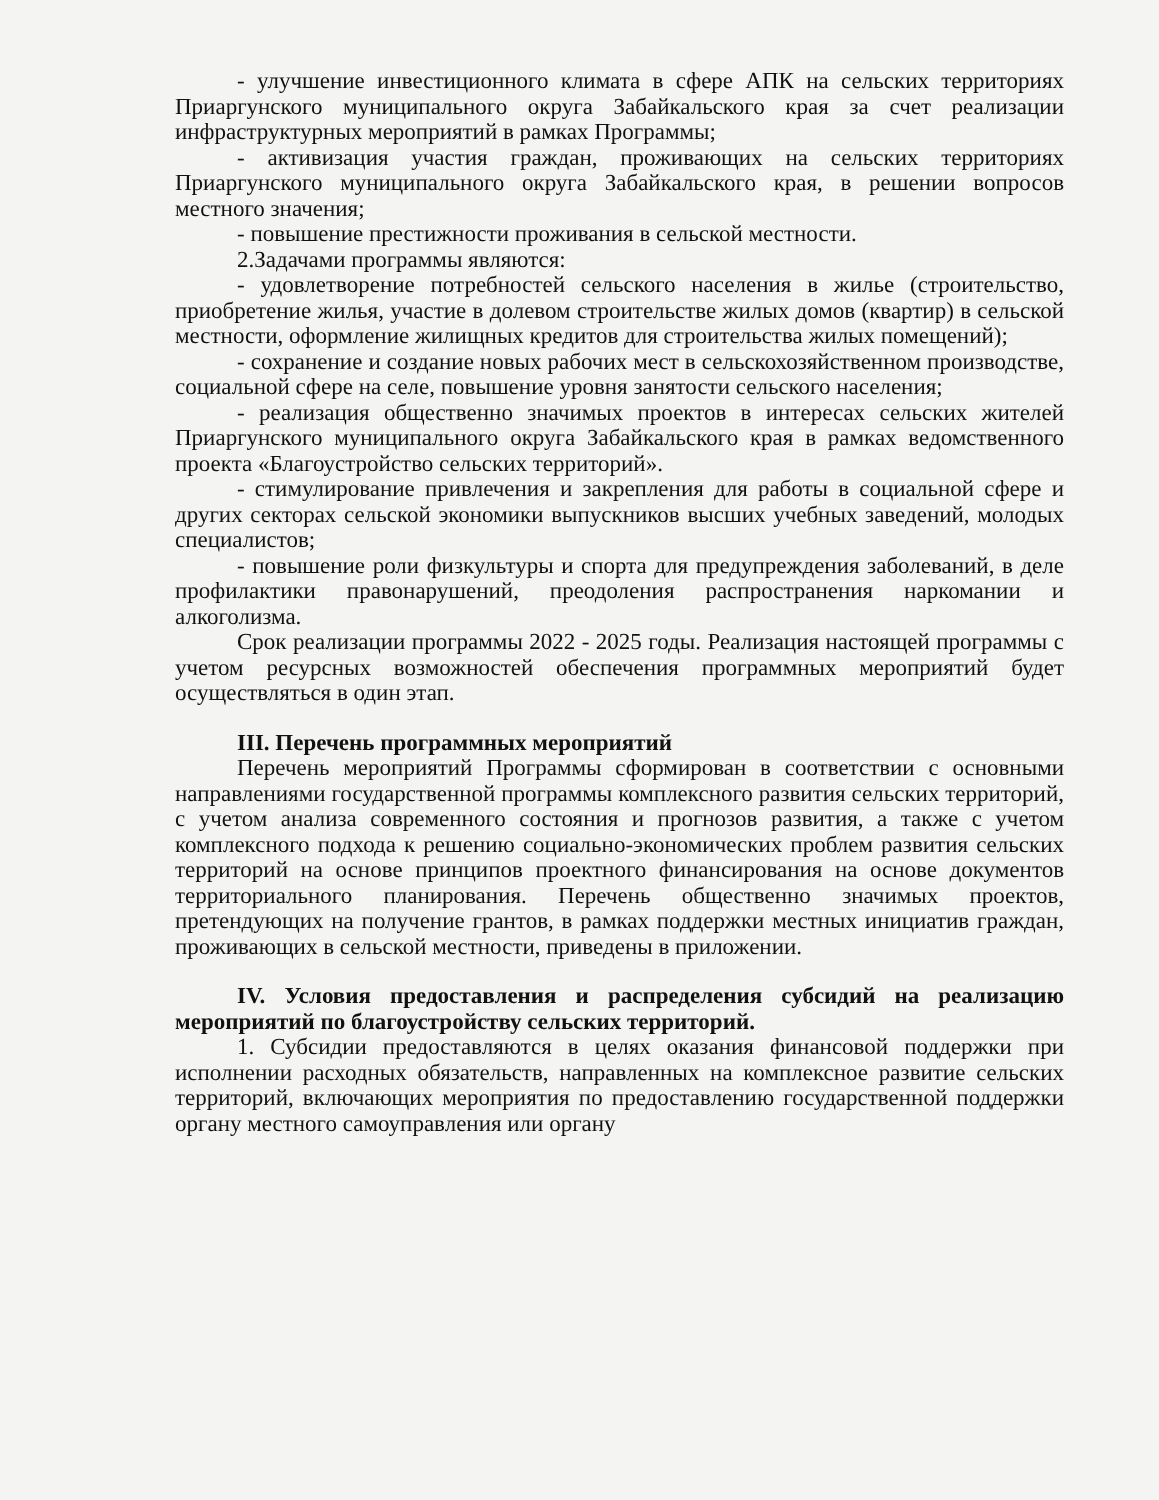- улучшение инвестиционного климата в сфере АПК на сельских территориях Приаргунского муниципального округа Забайкальского края за счет реализации инфраструктурных мероприятий в рамках Программы;
- активизация участия граждан, проживающих на сельских территориях Приаргунского муниципального округа Забайкальского края, в решении вопросов местного значения;
- повышение престижности проживания в сельской местности.
2.Задачами программы являются:
- удовлетворение потребностей сельского населения в жилье (строительство, приобретение жилья, участие в долевом строительстве жилых домов (квартир) в сельской местности, оформление жилищных кредитов для строительства жилых помещений);
- сохранение и создание новых рабочих мест в сельскохозяйственном производстве, социальной сфере на селе, повышение уровня занятости сельского населения;
- реализация общественно значимых проектов в интересах сельских жителей Приаргунского муниципального округа Забайкальского края в рамках ведомственного проекта «Благоустройство сельских территорий».
- стимулирование привлечения и закрепления для работы в социальной сфере и других секторах сельской экономики выпускников высших учебных заведений, молодых специалистов;
- повышение роли физкультуры и спорта для предупреждения заболеваний, в деле профилактики правонарушений, преодоления распространения наркомании и алкоголизма.
Срок реализации программы 2022 - 2025 годы. Реализация настоящей программы с учетом ресурсных возможностей обеспечения программных мероприятий будет осуществляться в один этап.
III. Перечень программных мероприятий
Перечень мероприятий Программы сформирован в соответствии с основными направлениями государственной программы комплексного развития сельских территорий, с учетом анализа современного состояния и прогнозов развития, а также с учетом комплексного подхода к решению социально-экономических проблем развития сельских территорий на основе принципов проектного финансирования на основе документов территориального планирования. Перечень общественно значимых проектов, претендующих на получение грантов, в рамках поддержки местных инициатив граждан, проживающих в сельской местности, приведены в приложении.
IV. Условия предоставления и распределения субсидий на реализацию мероприятий по благоустройству сельских территорий.
1. Субсидии предоставляются в целях оказания финансовой поддержки при исполнении расходных обязательств, направленных на комплексное развитие сельских территорий, включающих мероприятия по предоставлению государственной поддержки органу местного самоуправления или органу